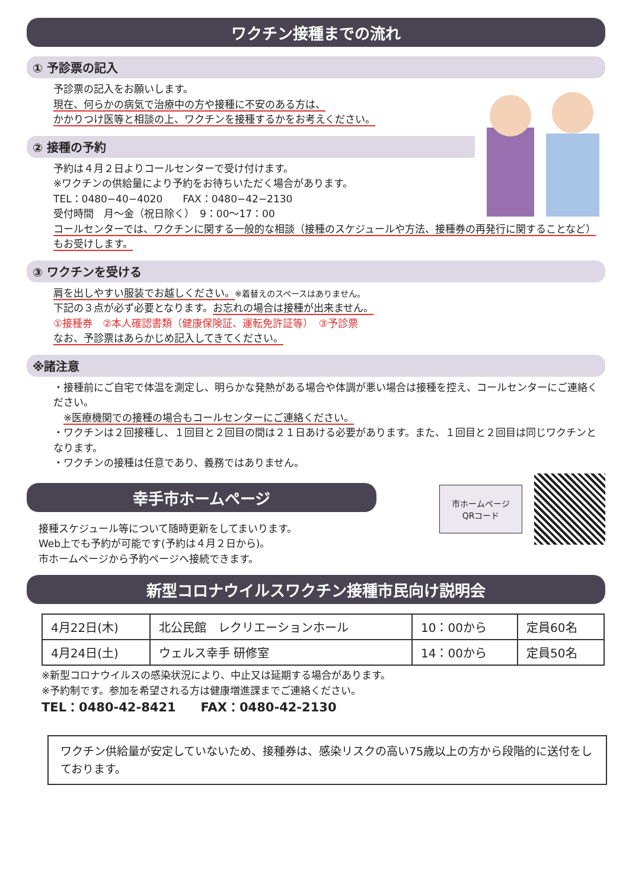ワクチン接種までの流れ
① 予診票の記入
予診票の記入をお願いします。
現在、何らかの病気で治療中の方や接種に不安のある方は、
かかりつけ医等と相談の上、ワクチンを接種するかをお考えください。
② 接種の予約
予約は４月２日よりコールセンターで受け付けます。
※ワクチンの供給量により予約をお待ちいただく場合があります。
TEL：0480−40−4020　　FAX：0480−42−2130
受付時間　月〜金（祝日除く）　9：00〜17：00
コールセンターでは、ワクチンに関する一般的な相談（接種のスケジュールや方法、接種券の再発行に関することなど）もお受けします。
③ ワクチンを受ける
肩を出しやすい服装でお越しください。※着替えのスペースはありません。
下記の３点が必ず必要となります。お忘れの場合は接種が出来ません。
①接種券　②本人確認書類（健康保険証、運転免許証等）　③予診票
なお、予診票はあらかじめ記入してきてください。
※諸注意
・接種前にご自宅で体温を測定し、明らかな発熱がある場合や体調が悪い場合は接種を控え、コールセンターにご連絡ください。
　※医療機関での接種の場合もコールセンターにご連絡ください。
・ワクチンは２回接種し、１回目と２回目の間は２１日あける必要があります。また、１回目と２回目は同じワクチンとなります。
・ワクチンの接種は任意であり、義務ではありません。
市ホームページ
QRコード
幸手市ホームページ
接種スケジュール等について随時更新をしてまいります。
Web上でも予約が可能です(予約は４月２日から)。
市ホームページから予約ページへ接続できます。
新型コロナウイルスワクチン接種市民向け説明会
| 4月22日(木) | 北公民館 レクリエーションホール | 10：00から | 定員60名 |
| 4月24日(土) | ウェルス幸手 研修室 | 14：00から | 定員50名 |
※新型コロナウイルスの感染状況により、中止又は延期する場合があります。
※予約制です。参加を希望される方は健康増進課までご連絡ください。
TEL：0480-42-8421　　FAX：0480-42-2130
ワクチン供給量が安定していないため、接種券は、感染リスクの高い75歳以上の方から段階的に送付をしております。